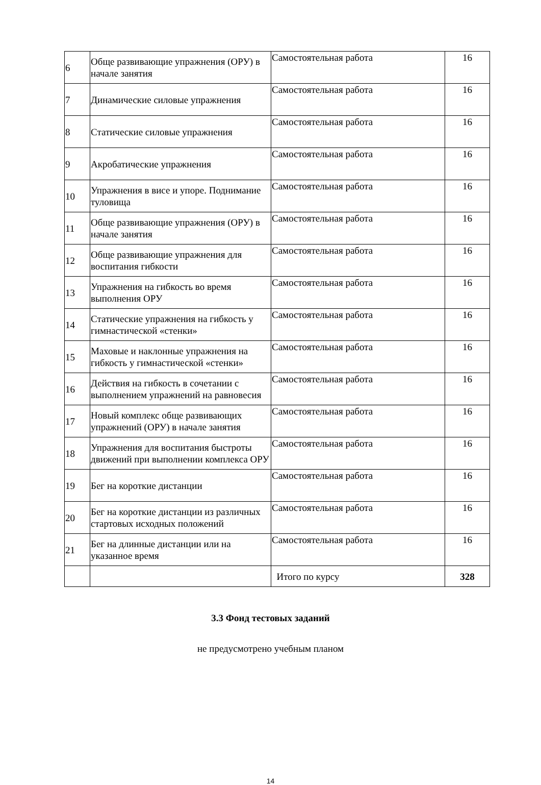| 6 | Обще развивающие упражнения (ОРУ) в начале занятия | Самостоятельная работа | 16 |
| 7 | Динамические силовые упражнения | Самостоятельная работа | 16 |
| 8 | Статические силовые упражнения | Самостоятельная работа | 16 |
| 9 | Акробатические упражнения | Самостоятельная работа | 16 |
| 10 | Упражнения в висе и упоре. Поднимание туловища | Самостоятельная работа | 16 |
| 11 | Обще развивающие упражнения (ОРУ) в начале занятия | Самостоятельная работа | 16 |
| 12 | Обще развивающие упражнения для воспитания гибкости | Самостоятельная работа | 16 |
| 13 | Упражнения на гибкость во время выполнения ОРУ | Самостоятельная работа | 16 |
| 14 | Статические упражнения на гибкость у гимнастической «стенки» | Самостоятельная работа | 16 |
| 15 | Маховые и наклонные упражнения на гибкость у гимнастической «стенки» | Самостоятельная работа | 16 |
| 16 | Действия на гибкость в сочетании с выполнением упражнений на равновесия | Самостоятельная работа | 16 |
| 17 | Новый комплекс обще развивающих упражнений (ОРУ) в начале занятия | Самостоятельная работа | 16 |
| 18 | Упражнения для воспитания быстроты движений при выполнении комплекса ОРУ | Самостоятельная работа | 16 |
| 19 | Бег на короткие дистанции | Самостоятельная работа | 16 |
| 20 | Бег на короткие дистанции из различных стартовых исходных положений | Самостоятельная работа | 16 |
| 21 | Бег на длинные дистанции или на указанное время | Самостоятельная работа | 16 |
| | | Итого по курсу | 328 |
3.3 Фонд тестовых заданий
не предусмотрено учебным планом
14